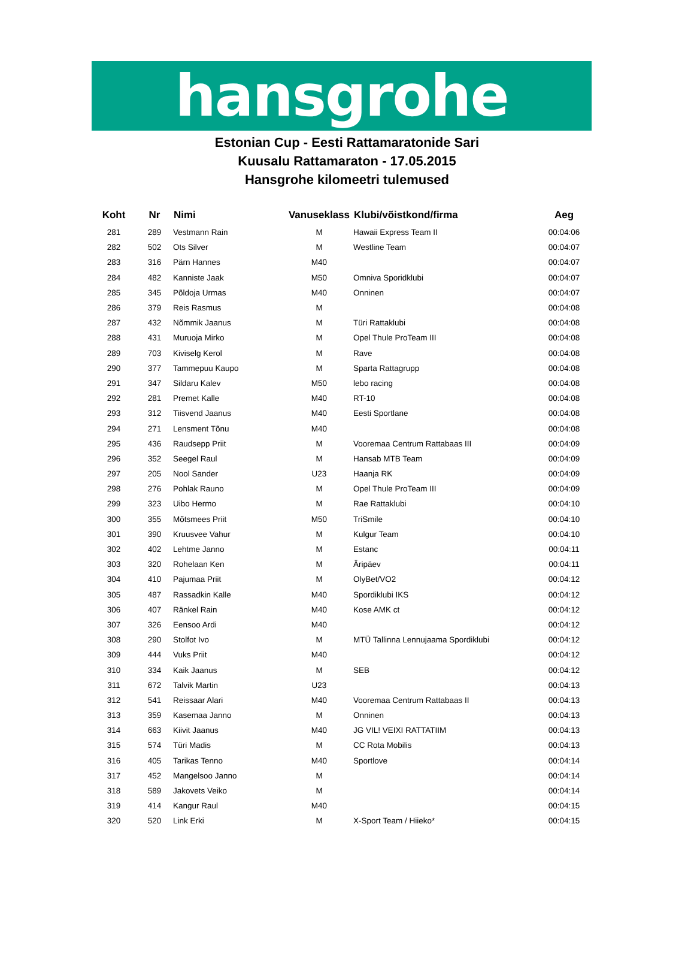hansgrohe
Estonian Cup - Eesti Rattamaratonide Sari
Kuusalu Rattamaraton - 17.05.2015
Hansgrohe kilomeetri tulemused
| Koht | Nr | Nimi | Vanuseklass | Klubi/võistkond/firma | Aeg |
| --- | --- | --- | --- | --- | --- |
| 281 | 289 | Vestmann Rain | M | Hawaii Express Team II | 00:04:06 |
| 282 | 502 | Ots Silver | M | Westline Team | 00:04:07 |
| 283 | 316 | Pärn Hannes | M40 | | 00:04:07 |
| 284 | 482 | Kanniste Jaak | M50 | Omniva Sporidklubi | 00:04:07 |
| 285 | 345 | Põldoja Urmas | M40 | Onninen | 00:04:07 |
| 286 | 379 | Reis Rasmus | M | | 00:04:08 |
| 287 | 432 | Nõmmik Jaanus | M | Türi Rattaklubi | 00:04:08 |
| 288 | 431 | Muruoja Mirko | M | Opel Thule ProTeam III | 00:04:08 |
| 289 | 703 | Kiviselg Kerol | M | Rave | 00:04:08 |
| 290 | 377 | Tammepuu Kaupo | M | Sparta Rattagrupp | 00:04:08 |
| 291 | 347 | Sildaru Kalev | M50 | lebo racing | 00:04:08 |
| 292 | 281 | Premet Kalle | M40 | RT-10 | 00:04:08 |
| 293 | 312 | Tiisvend Jaanus | M40 | Eesti Sportlane | 00:04:08 |
| 294 | 271 | Lensment Tõnu | M40 | | 00:04:08 |
| 295 | 436 | Raudsepp Priit | M | Vooremaa Centrum Rattabaas III | 00:04:09 |
| 296 | 352 | Seegel Raul | M | Hansab MTB Team | 00:04:09 |
| 297 | 205 | Nool Sander | U23 | Haanja RK | 00:04:09 |
| 298 | 276 | Pohlak Rauno | M | Opel Thule ProTeam III | 00:04:09 |
| 299 | 323 | Uibo Hermo | M | Rae Rattaklubi | 00:04:10 |
| 300 | 355 | Mõtsmees Priit | M50 | TriSmile | 00:04:10 |
| 301 | 390 | Kruusvee Vahur | M | Kulgur Team | 00:04:10 |
| 302 | 402 | Lehtme Janno | M | Estanc | 00:04:11 |
| 303 | 320 | Rohelaan Ken | M | Äripäev | 00:04:11 |
| 304 | 410 | Pajumaa Priit | M | OlyBet/VO2 | 00:04:12 |
| 305 | 487 | Rassadkin Kalle | M40 | Spordiklubi IKS | 00:04:12 |
| 306 | 407 | Ränkel Rain | M40 | Kose AMK ct | 00:04:12 |
| 307 | 326 | Eensoo Ardi | M40 | | 00:04:12 |
| 308 | 290 | Stolfot Ivo | M | MTÜ Tallinna Lennujaama Spordiklubi | 00:04:12 |
| 309 | 444 | Vuks Priit | M40 | | 00:04:12 |
| 310 | 334 | Kaik Jaanus | M | SEB | 00:04:12 |
| 311 | 672 | Talvik Martin | U23 | | 00:04:13 |
| 312 | 541 | Reissaar Alari | M40 | Vooremaa Centrum Rattabaas II | 00:04:13 |
| 313 | 359 | Kasemaa Janno | M | Onninen | 00:04:13 |
| 314 | 663 | Kiivit Jaanus | M40 | JG VIL! VEIXI RATTATIIM | 00:04:13 |
| 315 | 574 | Türi Madis | M | CC Rota Mobilis | 00:04:13 |
| 316 | 405 | Tarikas Tenno | M40 | Sportlove | 00:04:14 |
| 317 | 452 | Mangelsoo Janno | M | | 00:04:14 |
| 318 | 589 | Jakovets Veiko | M | | 00:04:14 |
| 319 | 414 | Kangur Raul | M40 | | 00:04:15 |
| 320 | 520 | Link Erki | M | X-Sport Team / Hiieko* | 00:04:15 |